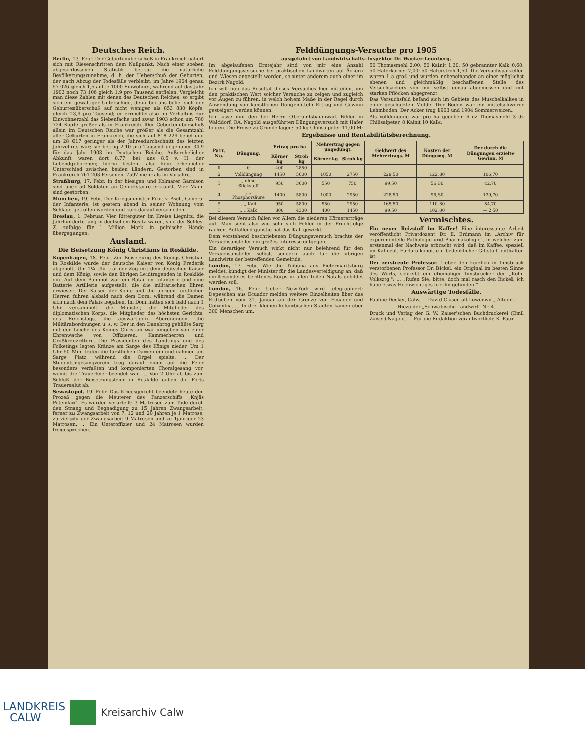Deutsches Reich.
Berlin, 13. Febr. Der Geburtenüberschuß in Frankreich nähert sich mit Riesenschritten dem Nullpunkt. Nach einer soeben abgeschlossenen Statistik betrug die natürliche Bevölkerungszunahme, d. h. der Ueberschuß der Geburten, der nach Abzug der Todesfälle verbleibt, im Jahre 1904 genau 57 026 gleich 1,5 auf je 1000 Einwohner, während auf das Jahr 1903 noch 73 106 gleich 1,9 pro Tausend entfielen. Vergleicht man diese Zahlen mit denen des Deutschen Reiches, so ergibt sich ein gewaltiger Unterschied, denn bei uns belief sich der Geburtenüberschuß auf nicht weniger als 853 830 Köpfe, gleich 13,9 pro Tausend; er erreichte also im Verhältnis zur Einwohnerzahl das Siebenfache und zwar 1903 schon um 780 724 Köpfe größer als in Frankreich. Der Geburtenüberschuß allein im Deutschen Reiche war größer als die Gesamtzahl aller Geburten in Frankreich, die sich auf 818 229 belief und um 28 017 geringer als der Jahresdurchschnitt des letzten Jahrzehnts war; sie betrug 2,10 pro Tausend gegenüber 34,9 für das Jahr 1903 im Deutschen Reiche. Außerehelicher Abkunft waren dort 8,77, bei uns 8,5 v. H. der Lebendgeborenen; hierin besteht also kein erheblicher Unterschied zwischen beiden Ländern. Gestorben sind in Frankreich 761 203 Personen, 7597 mehr als im Vorjahre.
Straßburg, 17. Febr. In der hiesigen und Kolmarer Garnison sind über 50 Soldaten an Genickstarre erkrankt. Vier Mann sind gestorben.
München, 19. Febr. Der Kriegsminister Frhr. v. Asch, General der Infanterie, ist gestern abend in seiner Wohnung vom Schlage getroffen worden und kurz darauf verschieden.
Breslau, 1. Februar. Vier Rittergüter im Kreise Liegnitz, die Jahrhunderte lang in deutschem Besitz waren, sind der Schles. Z. zufolge für 1 Million Mark in polnische Hände übergegangen.
Ausland.
Die Beisetzung König Christians in Roskilde.
Kopenhagen, 18. Febr. Zur Beisetzung des Königs Christian in Roskilde wurde der deutsche Kaiser von König Frederik abgeholt. Um 1¼ Uhr traf der Zug mit dem deutschen Kaiser und dem König, sowie den übrigen Leidtragenden in Roskilde ein. Auf dem Bahnhof war ein Bataillon Infanterie und eine Batterie Artillerie aufgestellt, die die militärischen Ehren erwiesen. Der Kaiser, der König und die übrigen fürstlichen Herren fuhren alsbald nach dem Dom, während die Damen sich nach dem Palais begaben. Im Dom hatten sich bald nach 1 Uhr versammelt: die Minister, die Mitglieder des diplomatischen Korps, die Mitglieder des höchsten Gerichts, des Reichstags, die auswärtigen Abordnungen, die Militärabordnungen u. s. w. Der in den Danebrog gehüllte Sarg mit der Leiche des Königs Christian war umgeben von einer Ehrenwache von Offizieren, Kammerherren und Großkreuzrittern. Die Präsidenten des Landtings und des Folketings legten Kränze am Sarge des Königs nieder. Um 1 Uhr 50 Min. trafen die fürstlichen Damen ein und nahmen am Sarge Platz, während die Orgel spielte. ... Der Studentengesangverein trug darauf einen auf die Feier besonders verfaßten und komponierten Choralgesang vor, womit die Trauerfeier beendet war. ... Von 2 Uhr ab bis zum Schluß der Beisetzungsfeier in Roskilde gaben die Forts Trauersalut ab.
Sewastopol, 19. Febr. Das Kriegsgericht beendete heute den Prozeß gegen die Meuterer des Panzerschiffs „Knjäs Potemkin". Es wurden verurteilt: 3 Matrosen zum Tode durch den Strang und Begnadigung zu 15 Jahren Zwangsarbeit; ferner zu Zwangsarbeit von 7, 12 und 20 Jahren je 1 Matrose, zu vierjähriger Zwangsarbeit 9 Matrosen und zu 1jähriger 23 Matrosen. ... Ein Unteroffizier und 24 Matrosen wurden freigesprochen.
Felddüngungs-Versuche pro 1905
ausgeführt von Landwirtschafts-Inspektor Dr. Wacker-Leonberg.
Im abgelaufenen Erntejahr sind von mir eine Anzahl Felddüngungsversuche bei praktischen Landwirten auf Äckern und Wiesen angestellt worden, so unter anderem auch einer im Bezirk Nagold.
Ich will nun das Resultat dieses Versuches hier mitteilen, um den praktischen Wert solcher Versuche zu zeigen und zugleich vor Augen zu führen, in welch hohem Maße in der Regel durch Anwendung von künstlichen Düngemitteln Ertrag und Gewinn gesteigert werden können.
Ich lasse nun den bei Herrn Oberamtsbaumwart Bihler in Walddorf, OA. Nagold ausgeführten Düngungsversuch mit Hafer folgen. Die Preise zu Grunde lagen: 50 kg Chilisalpeter 11,00 M; 50 Thomasmehl 2,00; 50 Kainit 1,30; 50 gebrannter Kalk 0,60; 50 Haferkörner 7,00; 50 Haferstroh 1,50. Die Versuchsparzellen waren 1 a groß und wurden nebeneinander an einer möglichst ebenen und gleichmäßig beschaffenen Stelle des Versuchsackers von mir selbst genau abgemessen und mit starken Pflöcken abgegrenzt.
Das Versuchsfeld befand sich im Gebiete des Muschelkalkes in einer geschützten Mulde. Der Boden war ein mittelschwerer Lehmboden. Der Acker trug 1903 und 1904 Sommerweizen.
Als Volldüngung war pro ha gegeben: 6 dz Thomasmehl 3 dz Chilisalpeter, 8 Kainit 10 Kalk.
Ergebnisse und Rentabilitätsberechnung.
| Parz. No. | Düngung. | Ertrag pro ha | | Mehrertrag gegen ungedüngt. | | Geldwert des Mehrertrags. M | Kosten der Düngung. M | Der durch die Düngungen erzielte Gewinn. M |
| --- | --- | --- | --- | --- | --- | --- | --- | --- |
| | | Körner kg | Stroh kg | Körner kg | Stroh kg | | | |
| 1 | 0 | 400 | 2850 | — | — | — | — | — |
| 2 | Volldüngung | 1450 | 5600 | 1050 | 2750 | 229,50 | 122,80 | 106,70 |
| 3 | „ ohne Stickstoff | 950 | 3600 | 550 | 750 | 99,50 | 56,80 | 42,70 |
| 4 | „ „ Phosphorsäure | 1400 | 5800 | 1000 | 2950 | 228,50 | 98,80 | 129,70 |
| 5 | „ „ Kali | 950 | 5800 | 550 | 2950 | 165,50 | 110,80 | 54,70 |
| 6 | „ „ Kalk | 800 | 4300 | 400 | 1450 | 99,50 | 102,00 | — 2,50 |
Bei diesem Versuch fallen vor Allem die niederen Körnererträge auf. Man sieht also wie sehr sich Fehler in der Fruchtfolge rächen. Auffallend günstig hat das Kali gewirkt.
Dem vorstehend beschriebenen Düngungsversuch brachte der Versuchsansteller ein großes Interesse entgegen.
Ein derartiger Versuch wirkt nicht nur belehrend für den Versuchsansteller selbst, sondern auch für die übrigen Landwirte der betreffenden Gemeinde.
London, 17. Febr. Wie die Tribuna aus Pietermaritzburg meldet, kündigt der Minister für die Landesverteidigung an, daß ein besonderes berittenes Korps in allen Teilen Natals gebildet werden soll.
London, 16. Febr. Ueber New-York wird telegraphiert: Depeschen aus Ecuador melden weitere Einzelheiten über das Erdbeben vom 31. Januar an der Grenze von Ecuador und Columbia. ... In drei kleinen kolumbischen Städten kamen über 300 Menschen um.
Vermischtes.
Ein neuer Reizstoff im Kaffee! Eine interessante Arbeit veröffentlicht Privatdozent Dr. E. Erdmann im „Archiv für experimentelle Pathologie und Pharmakologie", in welcher zum erstenmal der Nachweis erbracht wird, daß im Kaffee, speziell im Kaffeeöl, Furfuralkohol, ein bedenklicher Giftstoff, enthalten ist.
Der zerstreute Professor. Ueber den kürzlich in Innsbruck verstorbenen Professor Dr. Bickel, ein Original im besten Sinne des Worts, schreibt ein ehemaliger Innsbrucker der „Köln. Volksztg.": ... „Rufen Sie, bitte, doch mal rasch den Bickel, ich habe etwas Hochwichtiges für ihn gefunden!"
Auswärtige Todesfälle.
Pauline Decker, Calw. — David Glaser, alt Löwenwirt, Altdorf.
Hiezu der „Schwäbische Landwirt" Nr. 4.
Druck und Verlag der G. W. Zaiser'schen Buchdruckerei (Emil Zaiser) Nagold. — Für die Redaktion verantwortlich: K. Paur.
LANDKREIS
CALW
Kreisarchiv Calw